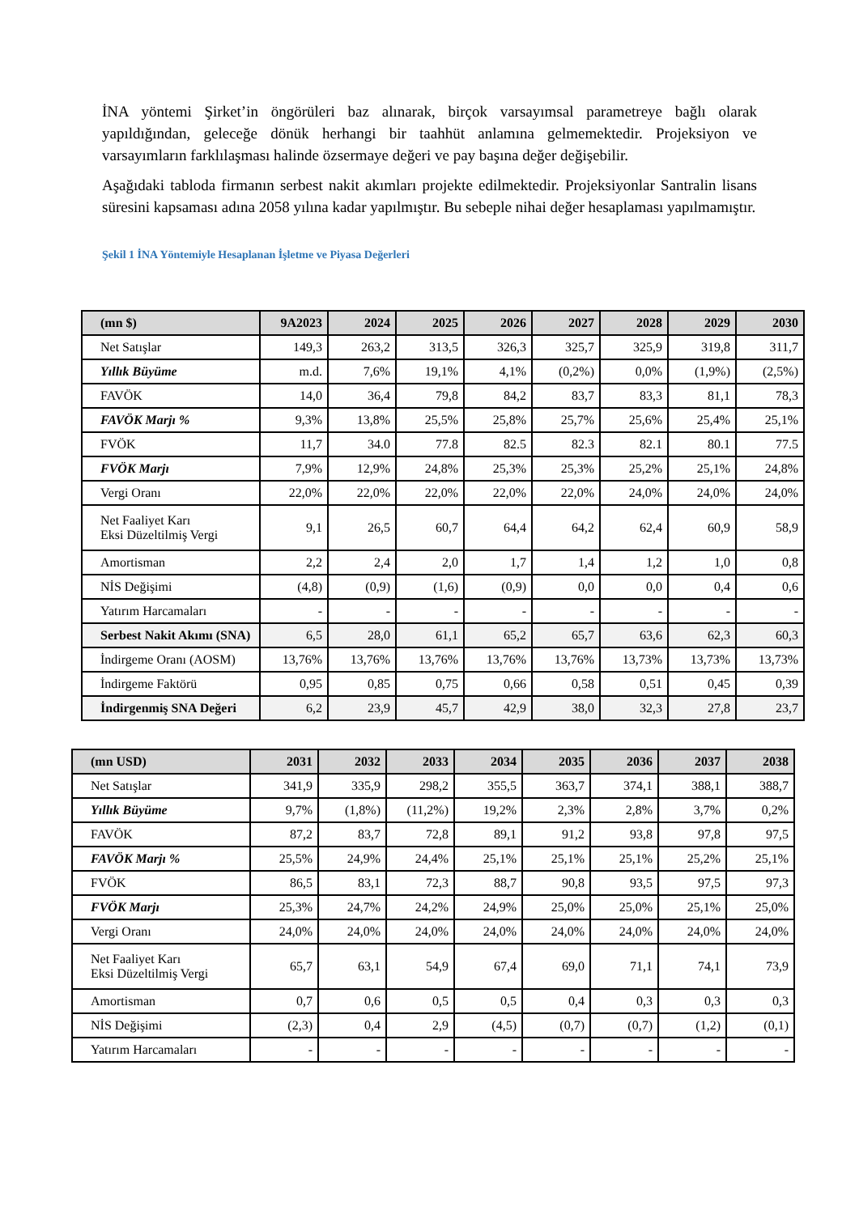İNA yöntemi Şirket’in öngörüleri baz alınarak, birçok varsayımsal parametreye bağlı olarak yapıldığından, geleceğe dönük herhangi bir taahhüt anlamına gelmemektedir. Projeksiyon ve varsayımların farklılaşması halinde özsermaye değeri ve pay başına değer değişebilir.
Aşağıdaki tabloda firmanın serbest nakit akımları projekte edilmektedir. Projeksiyonlar Santralin lisans süresini kapsaması adına 2058 yılına kadar yapılmıştır. Bu sebeple nihai değer hesaplaması yapılmamıştır.
Şekil 1 İNA Yöntemiyle Hesaplanan İşletme ve Piyasa Değerleri
| (mn $) | 9A2023 | 2024 | 2025 | 2026 | 2027 | 2028 | 2029 | 2030 |
| --- | --- | --- | --- | --- | --- | --- | --- | --- |
| Net Satışlar | 149,3 | 263,2 | 313,5 | 326,3 | 325,7 | 325,9 | 319,8 | 311,7 |
| Yıllık Büyüme | m.d. | 7,6% | 19,1% | 4,1% | (0,2%) | 0,0% | (1,9%) | (2,5%) |
| FAVÖK | 14,0 | 36,4 | 79,8 | 84,2 | 83,7 | 83,3 | 81,1 | 78,3 |
| FAVÖK Marjı % | 9,3% | 13,8% | 25,5% | 25,8% | 25,7% | 25,6% | 25,4% | 25,1% |
| FVÖK | 11,7 | 34.0 | 77.8 | 82.5 | 82.3 | 82.1 | 80.1 | 77.5 |
| FVÖK Marjı | 7,9% | 12,9% | 24,8% | 25,3% | 25,3% | 25,2% | 25,1% | 24,8% |
| Vergi Oranı | 22,0% | 22,0% | 22,0% | 22,0% | 22,0% | 24,0% | 24,0% | 24,0% |
| Net Faaliyet Karı Eksi Düzeltilmiş Vergi | 9,1 | 26,5 | 60,7 | 64,4 | 64,2 | 62,4 | 60,9 | 58,9 |
| Amortisman | 2,2 | 2,4 | 2,0 | 1,7 | 1,4 | 1,2 | 1,0 | 0,8 |
| NİS Değişimi | (4,8) | (0,9) | (1,6) | (0,9) | 0,0 | 0,0 | 0,4 | 0,6 |
| Yatırım Harcamaları | - | - | - | - | - | - | - | - |
| Serbest Nakit Akımı (SNA) | 6,5 | 28,0 | 61,1 | 65,2 | 65,7 | 63,6 | 62,3 | 60,3 |
| İndirgeme Oranı (AOSM) | 13,76% | 13,76% | 13,76% | 13,76% | 13,76% | 13,73% | 13,73% | 13,73% |
| İndirgeme Faktörü | 0,95 | 0,85 | 0,75 | 0,66 | 0,58 | 0,51 | 0,45 | 0,39 |
| İndirgenmiş SNA Değeri | 6,2 | 23,9 | 45,7 | 42,9 | 38,0 | 32,3 | 27,8 | 23,7 |
| (mn USD) | 2031 | 2032 | 2033 | 2034 | 2035 | 2036 | 2037 | 2038 |
| --- | --- | --- | --- | --- | --- | --- | --- | --- |
| Net Satışlar | 341,9 | 335,9 | 298,2 | 355,5 | 363,7 | 374,1 | 388,1 | 388,7 |
| Yıllık Büyüme | 9,7% | (1,8%) | (11,2%) | 19,2% | 2,3% | 2,8% | 3,7% | 0,2% |
| FAVÖK | 87,2 | 83,7 | 72,8 | 89,1 | 91,2 | 93,8 | 97,8 | 97,5 |
| FAVÖK Marjı % | 25,5% | 24,9% | 24,4% | 25,1% | 25,1% | 25,1% | 25,2% | 25,1% |
| FVÖK | 86,5 | 83,1 | 72,3 | 88,7 | 90,8 | 93,5 | 97,5 | 97,3 |
| FVÖK Marjı | 25,3% | 24,7% | 24,2% | 24,9% | 25,0% | 25,0% | 25,1% | 25,0% |
| Vergi Oranı | 24,0% | 24,0% | 24,0% | 24,0% | 24,0% | 24,0% | 24,0% | 24,0% |
| Net Faaliyet Karı Eksi Düzeltilmiş Vergi | 65,7 | 63,1 | 54,9 | 67,4 | 69,0 | 71,1 | 74,1 | 73,9 |
| Amortisman | 0,7 | 0,6 | 0,5 | 0,5 | 0,4 | 0,3 | 0,3 | 0,3 |
| NİS Değişimi | (2,3) | 0,4 | 2,9 | (4,5) | (0,7) | (0,7) | (1,2) | (0,1) |
| Yatırım Harcamaları | - | - | - | - | - | - | - | - |